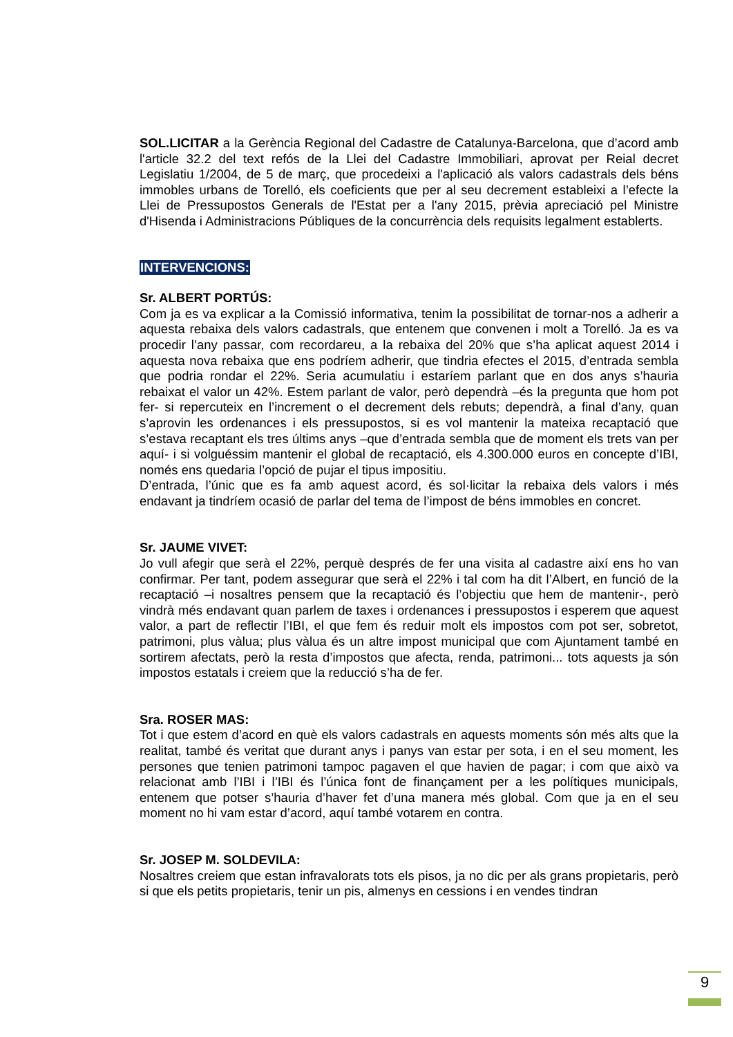SOL.LICITAR a la Gerència Regional del Cadastre de Catalunya-Barcelona, que d’acord amb l'article 32.2 del text refós de la Llei del Cadastre Immobiliari, aprovat per Reial decret Legislatiu 1/2004, de 5 de març, que procedeixi a l'aplicació als valors cadastrals dels béns immobles urbans de Torelló, els coeficients que per al seu decrement estableixi a l’efecte la Llei de Pressupostos Generals de l'Estat per a l'any 2015, prèvia apreciació pel Ministre d'Hisenda i Administracions Públiques de la concurrència dels requisits legalment establerts.
INTERVENCIONS:
Sr. ALBERT PORTÚS:
Com ja es va explicar a la Comissió informativa, tenim la possibilitat de tornar-nos a adherir a aquesta rebaixa dels valors cadastrals, que entenem que convenen i molt a Torelló. Ja es va procedir l’any passar, com recordareu, a la rebaixa del 20% que s’ha aplicat aquest 2014 i aquesta nova rebaixa que ens podríem adherir, que tindria efectes el 2015, d’entrada sembla que podria rondar el 22%. Seria acumulatiu i estaríem parlant que en dos anys s’hauria rebaixat el valor un 42%. Estem parlant de valor, però dependrà –és la pregunta que hom pot fer- si repercuteix en l’increment o el decrement dels rebuts; dependrà, a final d’any, quan s’aprovin les ordenances i els pressupostos, si es vol mantenir la mateixa recaptació que s’estava recaptant els tres últims anys –que d’entrada sembla que de moment els trets van per aquí- i si volguéssim mantenir el global de recaptació, els 4.300.000 euros en concepte d’IBI, només ens quedaria l’opció de pujar el tipus impositiu.
D’entrada, l’únic que es fa amb aquest acord, és sol·licitar la rebaixa dels valors i més endavant ja tindríem ocasió de parlar del tema de l’impost de béns immobles en concret.
Sr. JAUME VIVET:
Jo vull afegir que serà el 22%, perquè després de fer una visita al cadastre així ens ho van confirmar. Per tant, podem assegurar que serà el 22% i tal com ha dit l’Albert, en funció de la recaptació –i nosaltres pensem que la recaptació és l’objectiu que hem de mantenir-, però vindrà més endavant quan parlem de taxes i ordenances i pressupostos i esperem que aquest valor, a part de reflectir l’IBI, el que fem és reduir molt els impostos com pot ser, sobretot, patrimoni, plus vàlua; plus vàlua és un altre impost municipal que com Ajuntament també en sortirem afectats, però la resta d’impostos que afecta, renda, patrimoni... tots aquests ja són impostos estatals i creiem que la reducció s’ha de fer.
Sra. ROSER MAS:
Tot i que estem d’acord en què els valors cadastrals en aquests moments són més alts que la realitat, també és veritat que durant anys i panys van estar per sota, i en el seu moment, les persones que tenien patrimoni tampoc pagaven el que havien de pagar; i com que això va relacionat amb l’IBI i l’IBI és l’única font de finançament per a les polítiques municipals, entenem que potser s’hauria d’haver fet d’una manera més global. Com que ja en el seu moment no hi vam estar d’acord, aquí també votarem en contra.
Sr. JOSEP M. SOLDEVILA:
Nosaltres creiem que estan infravalorats tots els pisos, ja no dic per als grans propietaris, però si que els petits propietaris, tenir un pis, almenys en cessions i en vendes tindran
9